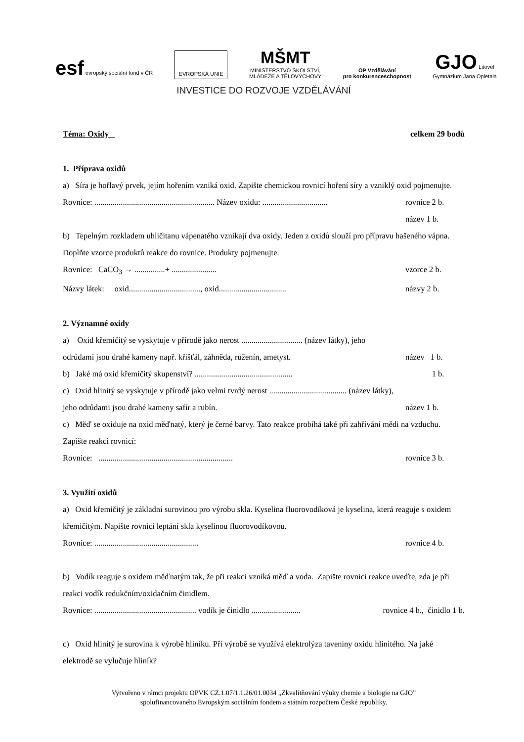esf evropský sociální fond v ČR
EVROPSKÁ UNIE
MŠMT
MINISTERSTVO ŠKOLSTVÍ,
MLÁDEŽE A TĚLOVÝCHOVY
OP Vzdělávání
pro konkurenceschopnost
GJO Litovel
Gymnázium Jana Opletala
INVESTICE DO ROZVOJE VZDĚLÁVÁNÍ
Téma: Oxidy celkem 29 bodů
1. Příprava oxidů
a) Síra je hořlavý prvek, jejím hořením vzniká oxid. Zapište chemickou rovnicí hoření síry a vzniklý oxid pojmenujte.
Rovnice: ........................................................... Název oxidu: ................................ rovnice 2 b.
název 1 b.
b) Tepelným rozkladem uhličitanu vápenatého vznikají dva oxidy. Jeden z oxidů slouží pro přípravu hašeného vápna. Doplňte vzorce produktů reakce do rovnice. Produkty pojmenujte.
Rovnice: CaCO<sub>3</sub> → ...............+ ...................... vzorce 2 b.
Názvy látek: oxid..................................., oxid................................. názvy 2 b.
2. Významné oxidy
a) Oxid křemičitý se vyskytuje v přírodě jako nerost .............................. (název látky), jeho
odrůdami jsou drahé kameny např. křišťál, záhněda, růženín, ametyst. název 1 b.
b) Jaké má oxid křemičitý skupenství? ................................................ 1 b.
c) Oxid hlinitý se vyskytuje v přírodě jako velmi tvrdý nerost ...................................... (název látky),
jeho odrůdami jsou drahé kameny safír a rubín. název 1 b.
c) Měď se oxiduje na oxid měďnatý, který je černé barvy. Tato reakce probíhá také při zahřívání mědi na vzduchu. Zapište reakci rovnicí:
Rovnice: .................................................................. rovnice 3 b.
3. Využití oxidů
a) Oxid křemičitý je základní surovinou pro výrobu skla. Kyselina fluorovodíková je kyselina, která reaguje s oxidem křemičitým. Napište rovnici leptání skla kyselinou fluorovodíkovou.
Rovnice: ................................................... rovnice 4 b.
b) Vodík reaguje s oxidem měďnatým tak, že při reakci vzniká měď a voda. Zapište rovnici reakce uveďte, zda je při reakci vodík redukčním/oxidačním činidlem.
Rovnice: .................................................. vodík je činidlo ........................ rovnice 4 b., činidlo 1 b.
c) Oxid hlinitý je surovina k výrobě hliníku. Při výrobě se využívá elektrolýza taveniny oxidu hlinitého. Na jaké elektrodě se vylučuje hliník?
Vytvořeno v rámci projektu OPVK CZ.1.07/1.1.26/01.0034 „Zkvalitňování výuky chemie a biologie na GJO”
spolufinancovaného Evropským sociálním fondem a státním rozpočtem České republiky.